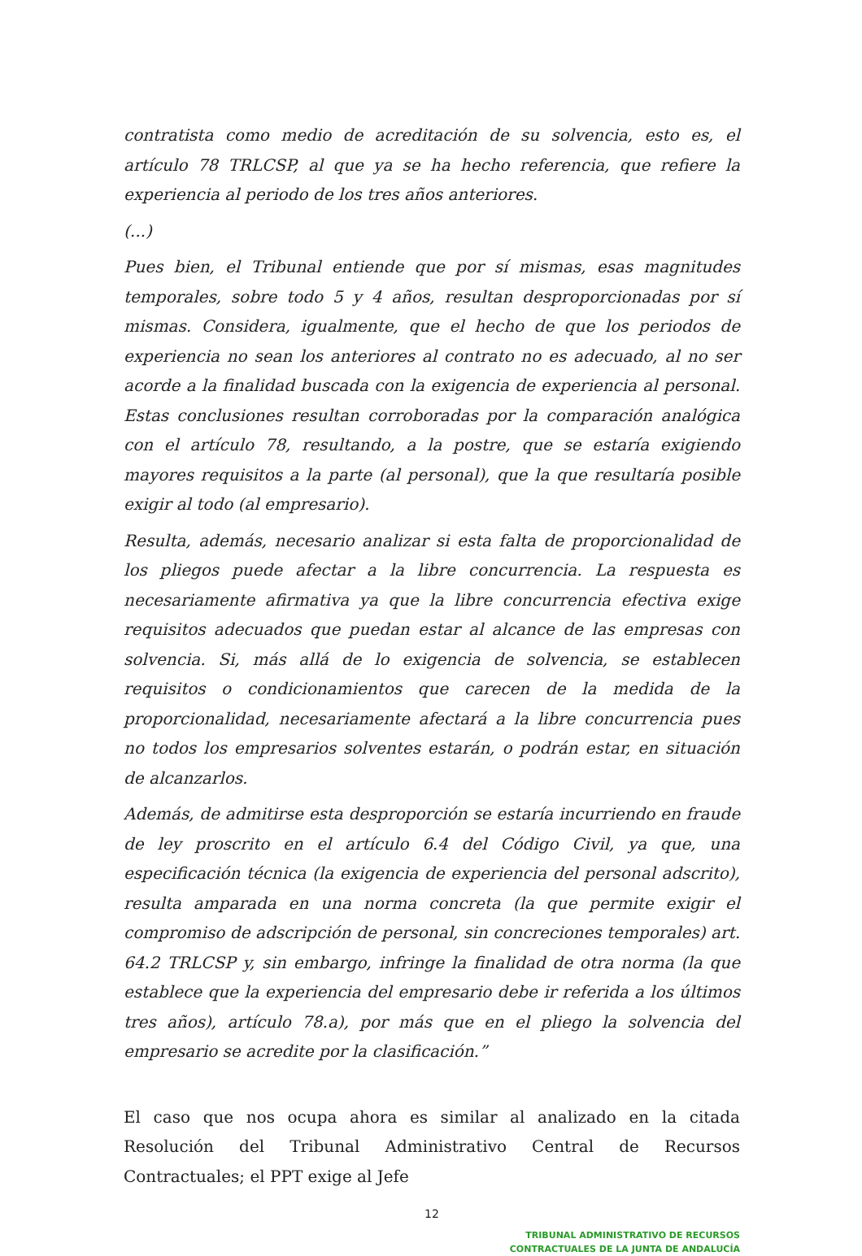contratista como medio de acreditación de su solvencia, esto es, el artículo 78 TRLCSP, al que ya se ha hecho referencia, que refiere la experiencia al periodo de los tres años anteriores.
(...)
Pues bien, el Tribunal entiende que por sí mismas, esas magnitudes temporales, sobre todo 5 y 4 años, resultan desproporcionadas por sí mismas. Considera, igualmente, que el hecho de que los periodos de experiencia no sean los anteriores al contrato no es adecuado, al no ser acorde a la finalidad buscada con la exigencia de experiencia al personal. Estas conclusiones resultan corroboradas por la comparación analógica con el artículo 78, resultando, a la postre, que se estaría exigiendo mayores requisitos a la parte (al personal), que la que resultaría posible exigir al todo (al empresario).
Resulta, además, necesario analizar si esta falta de proporcionalidad de los pliegos puede afectar a la libre concurrencia. La respuesta es necesariamente afirmativa ya que la libre concurrencia efectiva exige requisitos adecuados que puedan estar al alcance de las empresas con solvencia. Si, más allá de lo exigencia de solvencia, se establecen requisitos o condicionamientos que carecen de la medida de la proporcionalidad, necesariamente afectará a la libre concurrencia pues no todos los empresarios solventes estarán, o podrán estar, en situación de alcanzarlos.
Además, de admitirse esta desproporción se estaría incurriendo en fraude de ley proscrito en el artículo 6.4 del Código Civil, ya que, una especificación técnica (la exigencia de experiencia del personal adscrito), resulta amparada en una norma concreta (la que permite exigir el compromiso de adscripción de personal, sin concreciones temporales) art. 64.2 TRLCSP y, sin embargo, infringe la finalidad de otra norma (la que establece que la experiencia del empresario debe ir referida a los últimos tres años), artículo 78.a), por más que en el pliego la solvencia del empresario se acredite por la clasificación.”
El caso que nos ocupa ahora es similar al analizado en la citada Resolución del Tribunal Administrativo Central de Recursos Contractuales; el PPT exige al Jefe
12
TRIBUNAL ADMINISTRATIVO DE RECURSOS
CONTRACTUALES DE LA JUNTA DE ANDALUCÍA